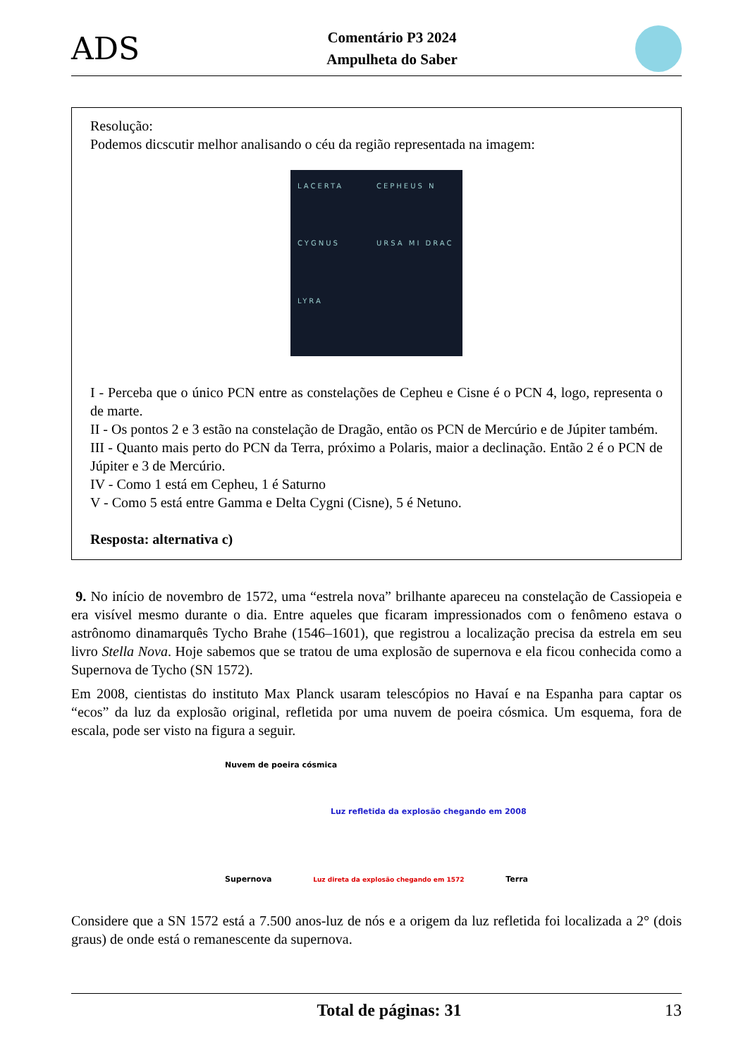ADS
Comentário P3 2024
Ampulheta do Saber
Resolução:
Podemos dicscutir melhor analisando o céu da região representada na imagem:
LACERTA CEPHEUS N CYGNUS URSA MI DRAC LYRA
I - Perceba que o único PCN entre as constelações de Cepheu e Cisne é o PCN 4, logo, representa o de marte.
II - Os pontos 2 e 3 estão na constelação de Dragão, então os PCN de Mercúrio e de Júpiter também.
III - Quanto mais perto do PCN da Terra, próximo a Polaris, maior a declinação. Então 2 é o PCN de Júpiter e 3 de Mercúrio.
IV - Como 1 está em Cepheu, 1 é Saturno
V - Como 5 está entre Gamma e Delta Cygni (Cisne), 5 é Netuno.
Resposta: alternativa c)
9. No início de novembro de 1572, uma “estrela nova” brilhante apareceu na constelação de Cassiopeia e era visível mesmo durante o dia. Entre aqueles que ficaram impressionados com o fenômeno estava o astrônomo dinamarquês Tycho Brahe (1546–1601), que registrou a localização precisa da estrela em seu livro Stella Nova. Hoje sabemos que se tratou de uma explosão de supernova e ela ficou conhecida como a Supernova de Tycho (SN 1572).
Em 2008, cientistas do instituto Max Planck usaram telescópios no Havaí e na Espanha para captar os “ecos” da luz da explosão original, refletida por uma nuvem de poeira cósmica. Um esquema, fora de escala, pode ser visto na figura a seguir.
Nuvem de poeira cósmica
Luz refletida da explosão chegando em 2008
Supernova Luz direta da explosão chegando em 1572 Terra
Considere que a SN 1572 está a 7.500 anos-luz de nós e a origem da luz refletida foi localizada a 2° (dois graus) de onde está o remanescente da supernova.
Total de páginas: 31 13